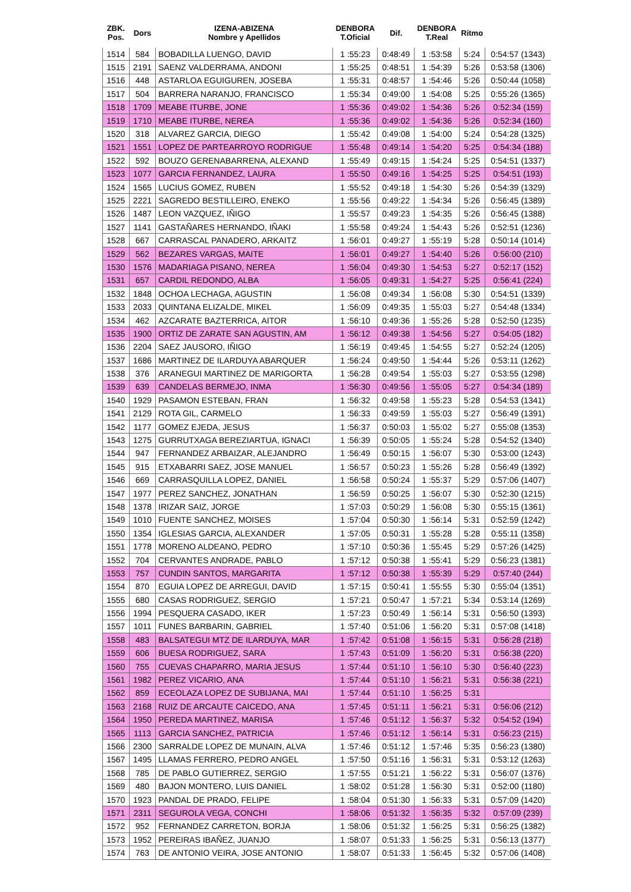| ZBK. Pos. | Dors | IZENA-ABIZENA Nombre y Apellidos | DENBORA T.Oficial | Dif. | DENBORA T.Real | Ritmo | |
| --- | --- | --- | --- | --- | --- | --- | --- |
| 1514 | 584 | BOBADILLA LUENGO, DAVID | 1 :55:23 | 0:48:49 | 1 :53:58 | 5:24 | 0:54:57 (1343) |
| 1515 | 2191 | SAENZ VALDERRAMA, ANDONI | 1 :55:25 | 0:48:51 | 1 :54:39 | 5:26 | 0:53:58 (1306) |
| 1516 | 448 | ASTARLOA EGUIGUREN, JOSEBA | 1 :55:31 | 0:48:57 | 1 :54:46 | 5:26 | 0:50:44 (1058) |
| 1517 | 504 | BARRERA NARANJO, FRANCISCO | 1 :55:34 | 0:49:00 | 1 :54:08 | 5:25 | 0:55:26 (1365) |
| 1518 | 1709 | MEABE ITURBE, JONE | 1 :55:36 | 0:49:02 | 1 :54:36 | 5:26 | 0:52:34 (159) |
| 1519 | 1710 | MEABE ITURBE, NEREA | 1 :55:36 | 0:49:02 | 1 :54:36 | 5:26 | 0:52:34 (160) |
| 1520 | 318 | ALVAREZ GARCIA, DIEGO | 1 :55:42 | 0:49:08 | 1 :54:00 | 5:24 | 0:54:28 (1325) |
| 1521 | 1551 | LOPEZ DE PARTEARROYO RODRIGUE | 1 :55:48 | 0:49:14 | 1 :54:20 | 5:25 | 0:54:34 (188) |
| 1522 | 592 | BOUZO GERENABARRENA, ALEXAND | 1 :55:49 | 0:49:15 | 1 :54:24 | 5:25 | 0:54:51 (1337) |
| 1523 | 1077 | GARCIA FERNANDEZ, LAURA | 1 :55:50 | 0:49:16 | 1 :54:25 | 5:25 | 0:54:51 (193) |
| 1524 | 1565 | LUCIUS GOMEZ, RUBEN | 1 :55:52 | 0:49:18 | 1 :54:30 | 5:26 | 0:54:39 (1329) |
| 1525 | 2221 | SAGREDO BESTILLEIRO, ENEKO | 1 :55:56 | 0:49:22 | 1 :54:34 | 5:26 | 0:56:45 (1389) |
| 1526 | 1487 | LEON VAZQUEZ, IÑIGO | 1 :55:57 | 0:49:23 | 1 :54:35 | 5:26 | 0:56:45 (1388) |
| 1527 | 1141 | GASTAÑARES HERNANDO, IÑAKI | 1 :55:58 | 0:49:24 | 1 :54:43 | 5:26 | 0:52:51 (1236) |
| 1528 | 667 | CARRASCAL PANADERO, ARKAITZ | 1 :56:01 | 0:49:27 | 1 :55:19 | 5:28 | 0:50:14 (1014) |
| 1529 | 562 | BEZARES VARGAS, MAITE | 1 :56:01 | 0:49:27 | 1 :54:40 | 5:26 | 0:56:00 (210) |
| 1530 | 1576 | MADARIAGA PISANO, NEREA | 1 :56:04 | 0:49:30 | 1 :54:53 | 5:27 | 0:52:17 (152) |
| 1531 | 657 | CARDIL REDONDO, ALBA | 1 :56:05 | 0:49:31 | 1 :54:27 | 5:25 | 0:56:41 (224) |
| 1532 | 1848 | OCHOA LECHAGA, AGUSTIN | 1 :56:08 | 0:49:34 | 1 :56:08 | 5:30 | 0:54:51 (1339) |
| 1533 | 2033 | QUINTANA ELIZALDE, MIKEL | 1 :56:09 | 0:49:35 | 1 :55:03 | 5:27 | 0:54:48 (1334) |
| 1534 | 462 | AZCARATE BAZTERRICA, AITOR | 1 :56:10 | 0:49:36 | 1 :55:26 | 5:28 | 0:52:50 (1235) |
| 1535 | 1900 | ORTIZ DE ZARATE SAN AGUSTIN, AM | 1 :56:12 | 0:49:38 | 1 :54:56 | 5:27 | 0:54:05 (182) |
| 1536 | 2204 | SAEZ JAUSORO, IÑIGO | 1 :56:19 | 0:49:45 | 1 :54:55 | 5:27 | 0:52:24 (1205) |
| 1537 | 1686 | MARTINEZ DE ILARDUYA ABARQUER | 1 :56:24 | 0:49:50 | 1 :54:44 | 5:26 | 0:53:11 (1262) |
| 1538 | 376 | ARANEGUI MARTINEZ DE MARIGORTA | 1 :56:28 | 0:49:54 | 1 :55:03 | 5:27 | 0:53:55 (1298) |
| 1539 | 639 | CANDELAS BERMEJO, INMA | 1 :56:30 | 0:49:56 | 1 :55:05 | 5:27 | 0:54:34 (189) |
| 1540 | 1929 | PASAMON ESTEBAN, FRAN | 1 :56:32 | 0:49:58 | 1 :55:23 | 5:28 | 0:54:53 (1341) |
| 1541 | 2129 | ROTA GIL, CARMELO | 1 :56:33 | 0:49:59 | 1 :55:03 | 5:27 | 0:56:49 (1391) |
| 1542 | 1177 | GOMEZ EJEDA, JESUS | 1 :56:37 | 0:50:03 | 1 :55:02 | 5:27 | 0:55:08 (1353) |
| 1543 | 1275 | GURRUTXAGA BEREZIARTUA, IGNACI | 1 :56:39 | 0:50:05 | 1 :55:24 | 5:28 | 0:54:52 (1340) |
| 1544 | 947 | FERNANDEZ ARBAIZAR, ALEJANDRO | 1 :56:49 | 0:50:15 | 1 :56:07 | 5:30 | 0:53:00 (1243) |
| 1545 | 915 | ETXABARRI SAEZ, JOSE MANUEL | 1 :56:57 | 0:50:23 | 1 :55:26 | 5:28 | 0:56:49 (1392) |
| 1546 | 669 | CARRASQUILLA LOPEZ, DANIEL | 1 :56:58 | 0:50:24 | 1 :55:37 | 5:29 | 0:57:06 (1407) |
| 1547 | 1977 | PEREZ SANCHEZ, JONATHAN | 1 :56:59 | 0:50:25 | 1 :56:07 | 5:30 | 0:52:30 (1215) |
| 1548 | 1378 | IRIZAR SAIZ, JORGE | 1 :57:03 | 0:50:29 | 1 :56:08 | 5:30 | 0:55:15 (1361) |
| 1549 | 1010 | FUENTE SANCHEZ, MOISES | 1 :57:04 | 0:50:30 | 1 :56:14 | 5:31 | 0:52:59 (1242) |
| 1550 | 1354 | IGLESIAS GARCIA, ALEXANDER | 1 :57:05 | 0:50:31 | 1 :55:28 | 5:28 | 0:55:11 (1358) |
| 1551 | 1778 | MORENO ALDEANO, PEDRO | 1 :57:10 | 0:50:36 | 1 :55:45 | 5:29 | 0:57:26 (1425) |
| 1552 | 704 | CERVANTES ANDRADE, PABLO | 1 :57:12 | 0:50:38 | 1 :55:41 | 5:29 | 0:56:23 (1381) |
| 1553 | 757 | CUNDIN SANTOS, MARGARITA | 1 :57:12 | 0:50:38 | 1 :55:39 | 5:29 | 0:57:40 (244) |
| 1554 | 870 | EGUIA LOPEZ DE ARREGUI, DAVID | 1 :57:15 | 0:50:41 | 1 :55:55 | 5:30 | 0:55:04 (1351) |
| 1555 | 680 | CASAS RODRIGUEZ, SERGIO | 1 :57:21 | 0:50:47 | 1 :57:21 | 5:34 | 0:53:14 (1269) |
| 1556 | 1994 | PESQUERA CASADO, IKER | 1 :57:23 | 0:50:49 | 1 :56:14 | 5:31 | 0:56:50 (1393) |
| 1557 | 1011 | FUNES BARBARIN, GABRIEL | 1 :57:40 | 0:51:06 | 1 :56:20 | 5:31 | 0:57:08 (1418) |
| 1558 | 483 | BALSATEGUI MTZ DE ILARDUYA, MAR | 1 :57:42 | 0:51:08 | 1 :56:15 | 5:31 | 0:56:28 (218) |
| 1559 | 606 | BUESA RODRIGUEZ, SARA | 1 :57:43 | 0:51:09 | 1 :56:20 | 5:31 | 0:56:38 (220) |
| 1560 | 755 | CUEVAS CHAPARRO, MARIA JESUS | 1 :57:44 | 0:51:10 | 1 :56:10 | 5:30 | 0:56:40 (223) |
| 1561 | 1982 | PEREZ VICARIO, ANA | 1 :57:44 | 0:51:10 | 1 :56:21 | 5:31 | 0:56:38 (221) |
| 1562 | 859 | ECEOLAZA LOPEZ DE SUBIJANA, MAI | 1 :57:44 | 0:51:10 | 1 :56:25 | 5:31 | |
| 1563 | 2168 | RUIZ DE ARCAUTE CAICEDO, ANA | 1 :57:45 | 0:51:11 | 1 :56:21 | 5:31 | 0:56:06 (212) |
| 1564 | 1950 | PEREDA MARTINEZ, MARISA | 1 :57:46 | 0:51:12 | 1 :56:37 | 5:32 | 0:54:52 (194) |
| 1565 | 1113 | GARCIA SANCHEZ, PATRICIA | 1 :57:46 | 0:51:12 | 1 :56:14 | 5:31 | 0:56:23 (215) |
| 1566 | 2300 | SARRALDE LOPEZ DE MUNAIN, ALVA | 1 :57:46 | 0:51:12 | 1 :57:46 | 5:35 | 0:56:23 (1380) |
| 1567 | 1495 | LLAMAS FERRERO, PEDRO ANGEL | 1 :57:50 | 0:51:16 | 1 :56:31 | 5:31 | 0:53:12 (1263) |
| 1568 | 785 | DE PABLO GUTIERREZ, SERGIO | 1 :57:55 | 0:51:21 | 1 :56:22 | 5:31 | 0:56:07 (1376) |
| 1569 | 480 | BAJON MONTERO, LUIS DANIEL | 1 :58:02 | 0:51:28 | 1 :56:30 | 5:31 | 0:52:00 (1180) |
| 1570 | 1923 | PANDAL DE PRADO, FELIPE | 1 :58:04 | 0:51:30 | 1 :56:33 | 5:31 | 0:57:09 (1420) |
| 1571 | 2311 | SEGUROLA VEGA, CONCHI | 1 :58:06 | 0:51:32 | 1 :56:35 | 5:32 | 0:57:09 (239) |
| 1572 | 952 | FERNANDEZ CARRETON, BORJA | 1 :58:06 | 0:51:32 | 1 :56:25 | 5:31 | 0:56:25 (1382) |
| 1573 | 1952 | PEREIRAS IBAÑEZ, JUANJO | 1 :58:07 | 0:51:33 | 1 :56:25 | 5:31 | 0:56:13 (1377) |
| 1574 | 763 | DE ANTONIO VEIRA, JOSE ANTONIO | 1 :58:07 | 0:51:33 | 1 :56:45 | 5:32 | 0:57:06 (1408) |